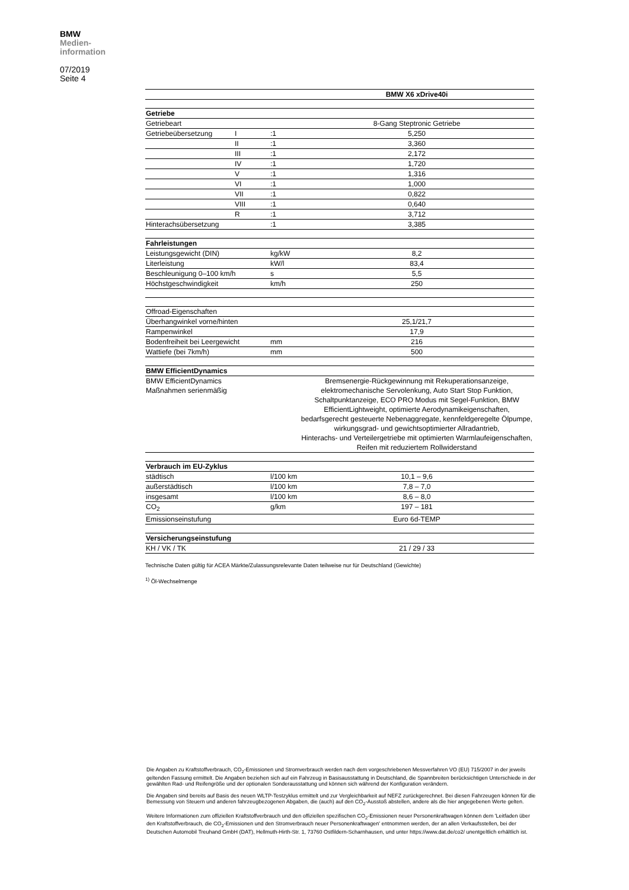BMW
Medien-
information
07/2019
Seite 4
| | | | BMW X6 xDrive40i |
| Getriebe | | | |
| Getriebeart | | | 8-Gang Steptronic Getriebe |
| Getriebeübersetzung | I | :1 | 5,250 |
| | II | :1 | 3,360 |
| | III | :1 | 2,172 |
| | IV | :1 | 1,720 |
| | V | :1 | 1,316 |
| | VI | :1 | 1,000 |
| | VII | :1 | 0,822 |
| | VIII | :1 | 0,640 |
| | R | :1 | 3,712 |
| Hinterachsübersetzung | | :1 | 3,385 |
| Fahrleistungen | | | |
| Leistungsgewicht (DIN) | | kg/kW | 8,2 |
| Literleistung | | kW/l | 83,4 |
| Beschleunigung 0–100 km/h | | s | 5,5 |
| Höchstgeschwindigkeit | | km/h | 250 |
| Offroad-Eigenschaften | | | |
| Überhangwinkel vorne/hinten | | | 25,1/21,7 |
| Rampenwinkel | | | 17,9 |
| Bodenfreiheit bei Leergewicht | | mm | 216 |
| Wattiefe (bei 7km/h) | | mm | 500 |
| BMW EfficientDynamics | | | |
| BMW EfficientDynamics Maßnahmen serienmäßig | | | Bremsenergie-Rückgewinnung mit Rekuperationsanzeige, elektromechanische Servolenkung, Auto Start Stop Funktion, Schaltpunktanzeige, ECO PRO Modus mit Segel-Funktion, BMW EfficientLightweight, optimierte Aerodynamikeigenschaften, bedarfsgerecht gesteuerte Nebenaggregate, kennfeldgeregelte Ölpumpe, wirkungsgrad- und gewichtsoptimierter Allradantrieb, Hinterachs- und Verteilergetriebe mit optimierten Warmlaufeigenschaften, Reifen mit reduziertem Rollwiderstand |
| Verbrauch im EU-Zyklus | | | |
| städtisch | | l/100 km | 10,1 – 9,6 |
| außerstädtisch | | l/100 km | 7,8 – 7,0 |
| insgesamt | | l/100 km | 8,6 – 8,0 |
| CO<sub>2</sub> | | g/km | 197 – 181 |
| Emissionseinstufung | | | Euro 6d-TEMP |
| Versicherungseinstufung | | | |
| KH / VK / TK | | | 21 / 29 / 33 |
Technische Daten gültig für ACEA Märkte/Zulassungsrelevante Daten teilweise nur für Deutschland (Gewichte)
<sup>1)</sup> Öl-Wechselmenge
Die Angaben zu Kraftstoffverbrauch, CO<sub>2</sub>-Emissionen und Stromverbrauch werden nach dem vorgeschriebenen Messverfahren VO (EU) 715/2007 in der jeweils geltenden Fassung ermittelt. Die Angaben beziehen sich auf ein Fahrzeug in Basisausstattung in Deutschland, die Spannbreiten berücksichtigen Unterschiede in der gewählten Rad- und Reifengröße und der optionalen Sonderausstattung und können sich während der Konfiguration verändern.
Die Angaben sind bereits auf Basis des neuen WLTP-Testzyklus ermittelt und zur Vergleichbarkeit auf NEFZ zurückgerechnet. Bei diesen Fahrzeugen können für die Bemessung von Steuern und anderen fahrzeugbezogenen Abgaben, die (auch) auf den CO<sub>2</sub>-Ausstoß abstellen, andere als die hier angegebenen Werte gelten.
Weitere Informationen zum offiziellen Kraftstoffverbrauch und den offiziellen spezifischen CO<sub>2</sub>-Emissionen neuer Personenkraftwagen können dem 'Leitfaden über den Kraftstoffverbrauch, die CO<sub>2</sub>-Emissionen und den Stromverbrauch neuer Personenkraftwagen' entnommen werden, der an allen Verkaufsstellen, bei der Deutschen Automobil Treuhand GmbH (DAT), Hellmuth-Hirth-Str. 1, 73760 Ostfildern-Scharnhausen, und unter https://www.dat.de/co2/ unentgeltlich erhältlich ist.